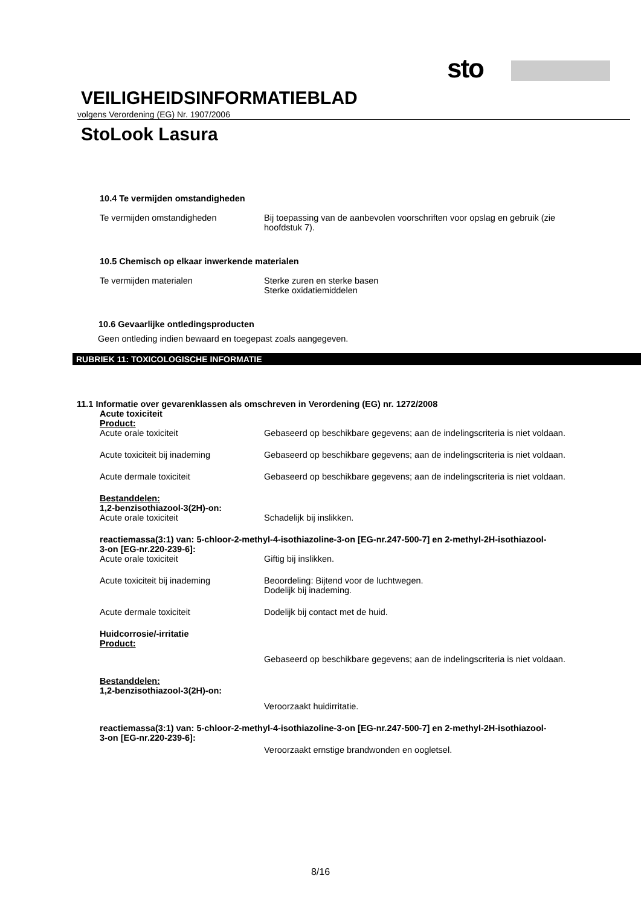sto
VEILIGHEIDSINFORMATIEBLAD
volgens Verordening (EG) Nr. 1907/2006
StoLook Lasura
10.4 Te vermijden omstandigheden
Te vermijden omstandigheden Bij toepassing van de aanbevolen voorschriften voor opslag en gebruik (zie hoofdstuk 7).
10.5 Chemisch op elkaar inwerkende materialen
Te vermijden materialen Sterke zuren en sterke basen
Sterke oxidatiemiddelen
10.6 Gevaarlijke ontledingsproducten
Geen ontleding indien bewaard en toegepast zoals aangegeven.
RUBRIEK 11: TOXICOLOGISCHE INFORMATIE
11.1 Informatie over gevarenklassen als omschreven in Verordening (EG) nr. 1272/2008
Acute toxiciteit
Product:
Acute orale toxiciteit Gebaseerd op beschikbare gegevens; aan de indelingscriteria is niet voldaan.
Acute toxiciteit bij inademing Gebaseerd op beschikbare gegevens; aan de indelingscriteria is niet voldaan.
Acute dermale toxiciteit Gebaseerd op beschikbare gegevens; aan de indelingscriteria is niet voldaan.
Bestanddelen:
1,2-benzisothiazool-3(2H)-on:
Acute orale toxiciteit Schadelijk bij inslikken.
reactiemassa(3:1) van: 5-chloor-2-methyl-4-isothiazoline-3-on [EG-nr.247-500-7] en 2-methyl-2H-isothiazool-3-on [EG-nr.220-239-6]:
Acute orale toxiciteit Giftig bij inslikken.
Acute toxiciteit bij inademing Beoordeling: Bijtend voor de luchtwegen.
Dodelijk bij inademing.
Acute dermale toxiciteit Dodelijk bij contact met de huid.
Huidcorrosie/-irritatie
Product:
Gebaseerd op beschikbare gegevens; aan de indelingscriteria is niet voldaan.
Bestanddelen:
1,2-benzisothiazool-3(2H)-on:
Veroorzaakt huidirritatie.
reactiemassa(3:1) van: 5-chloor-2-methyl-4-isothiazoline-3-on [EG-nr.247-500-7] en 2-methyl-2H-isothiazool-3-on [EG-nr.220-239-6]:
Veroorzaakt ernstige brandwonden en oogletsel.
8/16